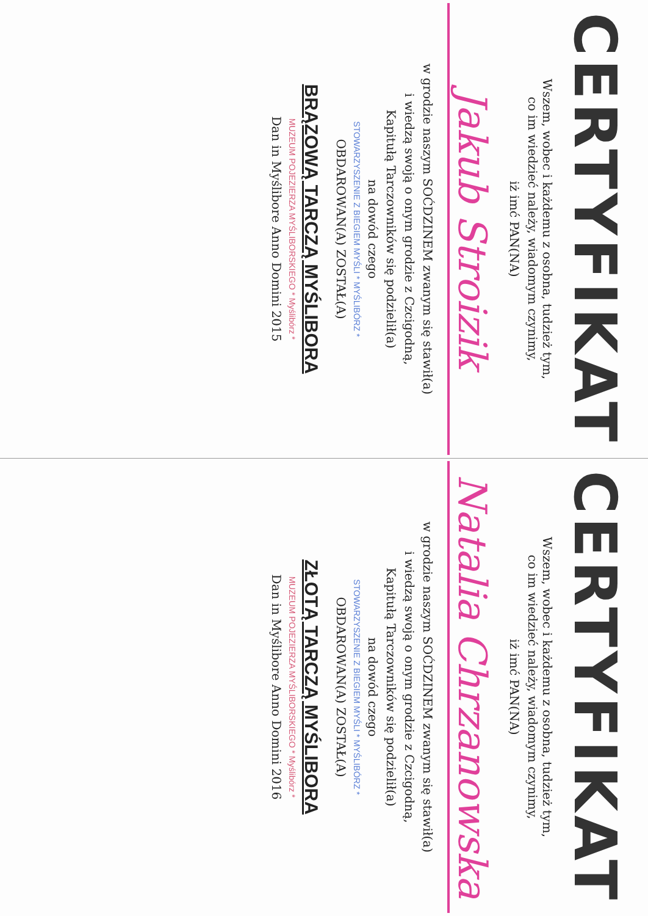CERTYFIKAT
Wszem, wobec i każdemu z osobna, tudzież tym,
co im wiedzieć należy, wiadomym czynimy,
iż imć PAN(NA)
Jakub Stroizik
w grodzie naszym SOĆDZINEM zwanym się stawił(a)
i wiedzą swoją o onym grodzie z Czcigodną,
Kapitułą Tarczowników się podzielił(a)
na dowód czego
STOWARZYSZENIE Z BIEGIEM MYŚLI * MYŚLIBÓRZ *
OBDAROWAN(A) ZOSTAŁ(A)
BRĄZOWĄ TARCZĄ MYŚLIBORA
MUZEUM POJEZIERZA MYŚLIBORSKIEGO * Myślibórz *
Dan in Myślibore Anno Domini 2015
CERTYFIKAT
Wszem, wobec i każdemu z osobna, tudzież tym,
co im wiedzieć należy, wiadomym czynimy,
iż imć PAN(NA)
Natalia Chrzanowska
w grodzie naszym SOĆDZINEM zwanym się stawił(a)
i wiedzą swoją o onym grodzie z Czcigodną,
Kapitułą Tarczowników się podzielił(a)
na dowód czego
STOWARZYSZENIE Z BIEGIEM MYŚLI * MYŚLIBÓRZ *
OBDAROWAN(A) ZOSTAŁ(A)
ZŁOTĄ TARCZĄ MYŚLIBORA
MUZEUM POJEZIERZA MYŚLIBORSKIEGO * Myślibórz *
Dan in Myślibore Anno Domini 2016